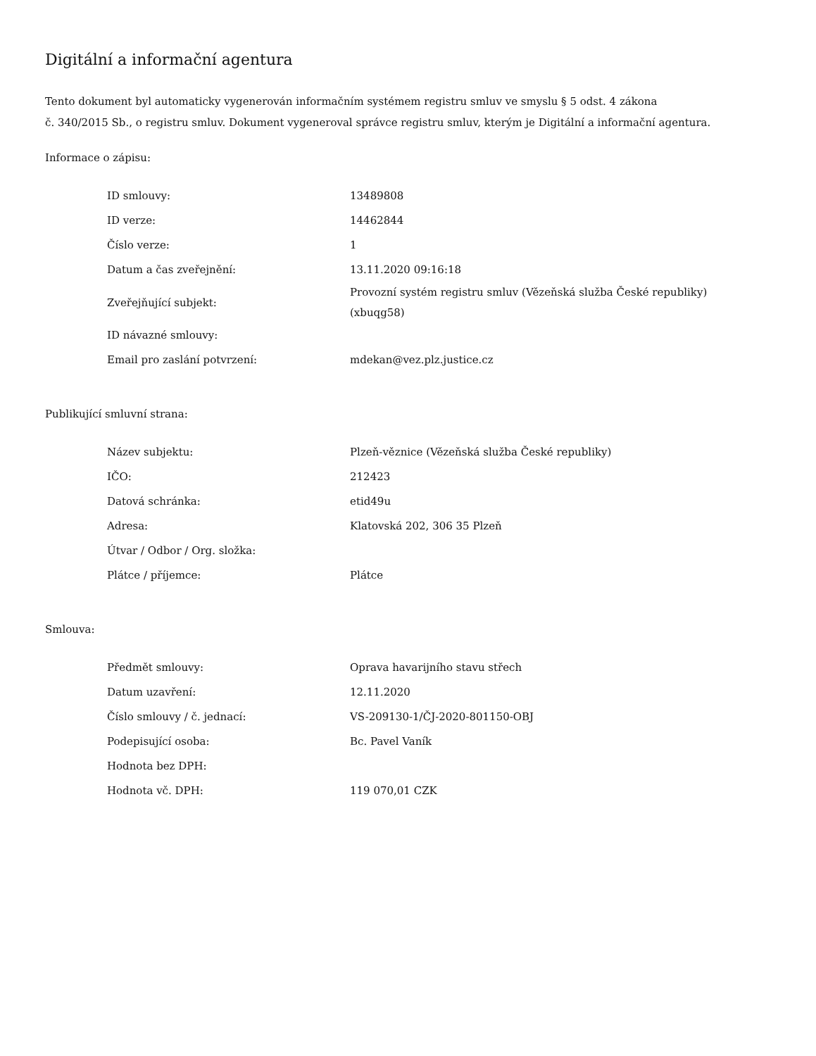Digitální a informační agentura
Tento dokument byl automaticky vygenerován informačním systémem registru smluv ve smyslu § 5 odst. 4 zákona
č. 340/2015 Sb., o registru smluv. Dokument vygeneroval správce registru smluv, kterým je Digitální a informační agentura.
Informace o zápisu:
| ID smlouvy: | 13489808 |
| ID verze: | 14462844 |
| Číslo verze: | 1 |
| Datum a čas zveřejnění: | 13.11.2020 09:16:18 |
| Zveřejňující subjekt: | Provozní systém registru smluv (Vězeňská služba České republiky) (xbuqg58) |
| ID návazné smlouvy: | |
| Email pro zaslání potvrzení: | mdekan@vez.plz.justice.cz |
Publikující smluvní strana:
| Název subjektu: | Plzeň-věznice (Vězeňská služba České republiky) |
| IČO: | 212423 |
| Datová schránka: | etid49u |
| Adresa: | Klatovská 202, 306 35 Plzeň |
| Útvar / Odbor / Org. složka: | |
| Plátce / příjemce: | Plátce |
Smlouva:
| Předmět smlouvy: | Oprava havarijního stavu střech |
| Datum uzavření: | 12.11.2020 |
| Číslo smlouvy / č. jednací: | VS-209130-1/ČJ-2020-801150-OBJ |
| Podepisující osoba: | Bc. Pavel Vaník |
| Hodnota bez DPH: | |
| Hodnota vč. DPH: | 119 070,01 CZK |